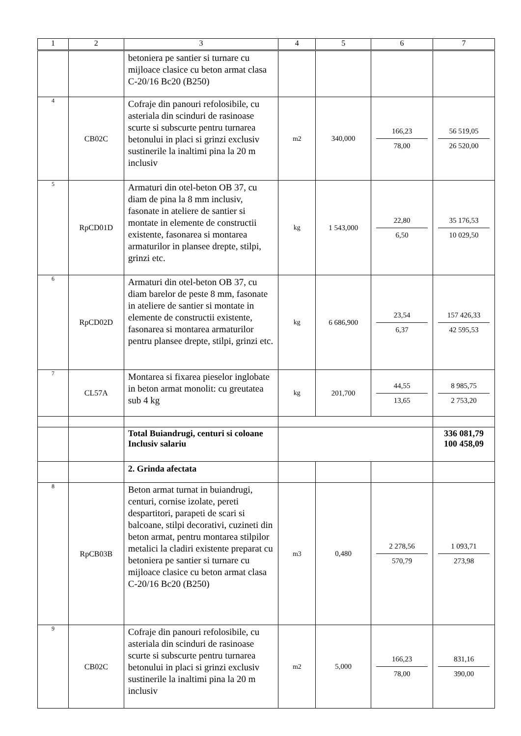| 1 | 2 | 3 | 4 | 5 | 6 | 7 |
| --- | --- | --- | --- | --- | --- | --- |
| | | betoniera pe santier si turnare cu mijloace clasice cu beton armat clasa C-20/16 Bc20 (B250) | | | | |
| 4 | CB02C | Cofraje din panouri refolosibile, cu asteriala din scinduri de rasinoase scurte si subscurte pentru turnarea betonului in placi si grinzi exclusiv sustinerile la inaltimi pina la 20 m inclusiv | m2 | 340,000 | 166,23 78,00 | 56 519,05 26 520,00 |
| 5 | RpCD01D | Armaturi din otel-beton OB 37, cu diam de pina la 8 mm inclusiv, fasonate in ateliere de santier si montate in elemente de constructii existente, fasonarea si montarea armaturilor in plansee drepte, stilpi, grinzi etc. | kg | 1 543,000 | 22,80 6,50 | 35 176,53 10 029,50 |
| 6 | RpCD02D | Armaturi din otel-beton OB 37, cu diam barelor de peste 8 mm, fasonate in ateliere de santier si montate in elemente de constructii existente, fasonarea si montarea armaturilor pentru plansee drepte, stilpi, grinzi etc. | kg | 6 686,900 | 23,54 6,37 | 157 426,33 42 595,53 |
| 7 | CL57A | Montarea si fixarea pieselor inglobate in beton armat monolit: cu greutatea sub 4 kg | kg | 201,700 | 44,55 13,65 | 8 985,75 2 753,20 |
| | | Total Buiandrugi, centuri si coloane Inclusiv salariu | | | | 336 081,79 100 458,09 |
| | | 2. Grinda afectata | | | | |
| 8 | RpCB03B | Beton armat turnat in buiandrugi, centuri, cornise izolate, pereti despartitori, parapeti de scari si balcoane, stilpi decorativi, cuzineti din beton armat, pentru montarea stilpilor metalici la cladiri existente preparat cu betoniera pe santier si turnare cu mijloace clasice cu beton armat clasa C-20/16 Bc20 (B250) | m3 | 0,480 | 2 278,56 570,79 | 1 093,71 273,98 |
| 9 | CB02C | Cofraje din panouri refolosibile, cu asteriala din scinduri de rasinoase scurte si subscurte pentru turnarea betonului in placi si grinzi exclusiv sustinerile la inaltimi pina la 20 m inclusiv | m2 | 5,000 | 166,23 78,00 | 831,16 390,00 |